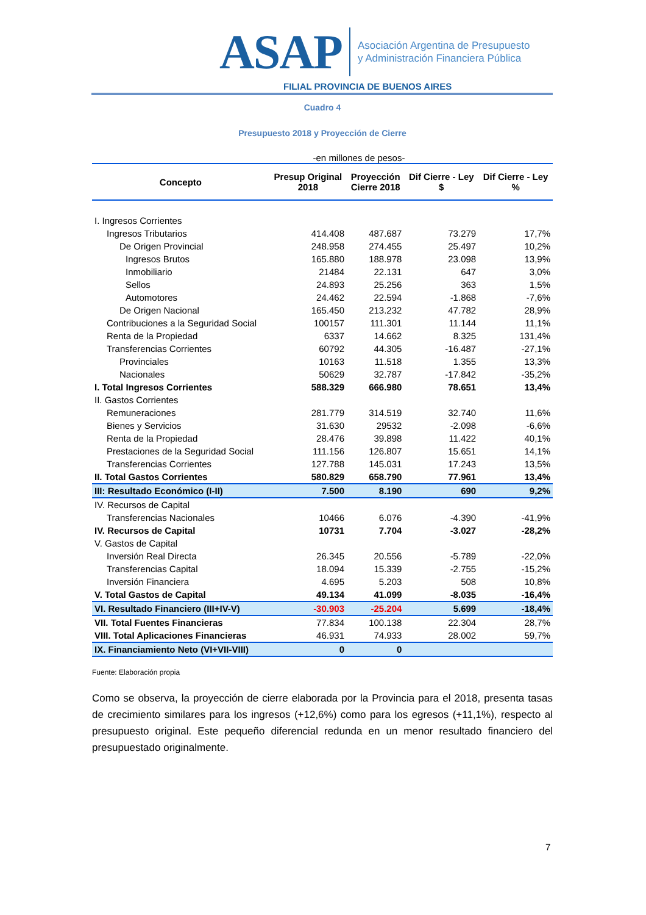ASAP
Asociación Argentina de Presupuesto
y Administración Financiera Pública
FILIAL PROVINCIA DE BUENOS AIRES
Cuadro 4
Presupuesto 2018 y Proyección de Cierre
-en millones de pesos-
| Concepto | Presup Original 2018 | Proyección Cierre 2018 | Dif Cierre - Ley $ | Dif Cierre - Ley % |
| --- | --- | --- | --- | --- |
| I. Ingresos Corrientes | | | | |
| Ingresos Tributarios | 414.408 | 487.687 | 73.279 | 17,7% |
| De Origen Provincial | 248.958 | 274.455 | 25.497 | 10,2% |
| Ingresos Brutos | 165.880 | 188.978 | 23.098 | 13,9% |
| Inmobiliario | 21484 | 22.131 | 647 | 3,0% |
| Sellos | 24.893 | 25.256 | 363 | 1,5% |
| Automotores | 24.462 | 22.594 | -1.868 | -7,6% |
| De Origen Nacional | 165.450 | 213.232 | 47.782 | 28,9% |
| Contribuciones a la Seguridad Social | 100157 | 111.301 | 11.144 | 11,1% |
| Renta de la Propiedad | 6337 | 14.662 | 8.325 | 131,4% |
| Transferencias Corrientes | 60792 | 44.305 | -16.487 | -27,1% |
| Provinciales | 10163 | 11.518 | 1.355 | 13,3% |
| Nacionales | 50629 | 32.787 | -17.842 | -35,2% |
| I. Total Ingresos Corrientes | 588.329 | 666.980 | 78.651 | 13,4% |
| II. Gastos Corrientes | | | | |
| Remuneraciones | 281.779 | 314.519 | 32.740 | 11,6% |
| Bienes y Servicios | 31.630 | 29532 | -2.098 | -6,6% |
| Renta de la Propiedad | 28.476 | 39.898 | 11.422 | 40,1% |
| Prestaciones de la Seguridad Social | 111.156 | 126.807 | 15.651 | 14,1% |
| Transferencias Corrientes | 127.788 | 145.031 | 17.243 | 13,5% |
| II. Total Gastos Corrientes | 580.829 | 658.790 | 77.961 | 13,4% |
| III: Resultado Económico (I-II) | 7.500 | 8.190 | 690 | 9,2% |
| IV. Recursos de Capital | | | | |
| Transferencias Nacionales | 10466 | 6.076 | -4.390 | -41,9% |
| IV. Recursos de Capital | 10731 | 7.704 | -3.027 | -28,2% |
| V. Gastos de Capital | | | | |
| Inversión Real Directa | 26.345 | 20.556 | -5.789 | -22,0% |
| Transferencias Capital | 18.094 | 15.339 | -2.755 | -15,2% |
| Inversión Financiera | 4.695 | 5.203 | 508 | 10,8% |
| V. Total Gastos de Capital | 49.134 | 41.099 | -8.035 | -16,4% |
| VI. Resultado Financiero (III+IV-V) | -30.903 | -25.204 | 5.699 | -18,4% |
| VII. Total Fuentes Financieras | 77.834 | 100.138 | 22.304 | 28,7% |
| VIII. Total Aplicaciones Financieras | 46.931 | 74.933 | 28.002 | 59,7% |
| IX. Financiamiento Neto (VI+VII-VIII) | 0 | 0 | | |
Fuente: Elaboración propia
Como se observa, la proyección de cierre elaborada por la Provincia para el 2018, presenta tasas de crecimiento similares para los ingresos (+12,6%) como para los egresos (+11,1%), respecto al presupuesto original. Este pequeño diferencial redunda en un menor resultado financiero del presupuestado originalmente.
7